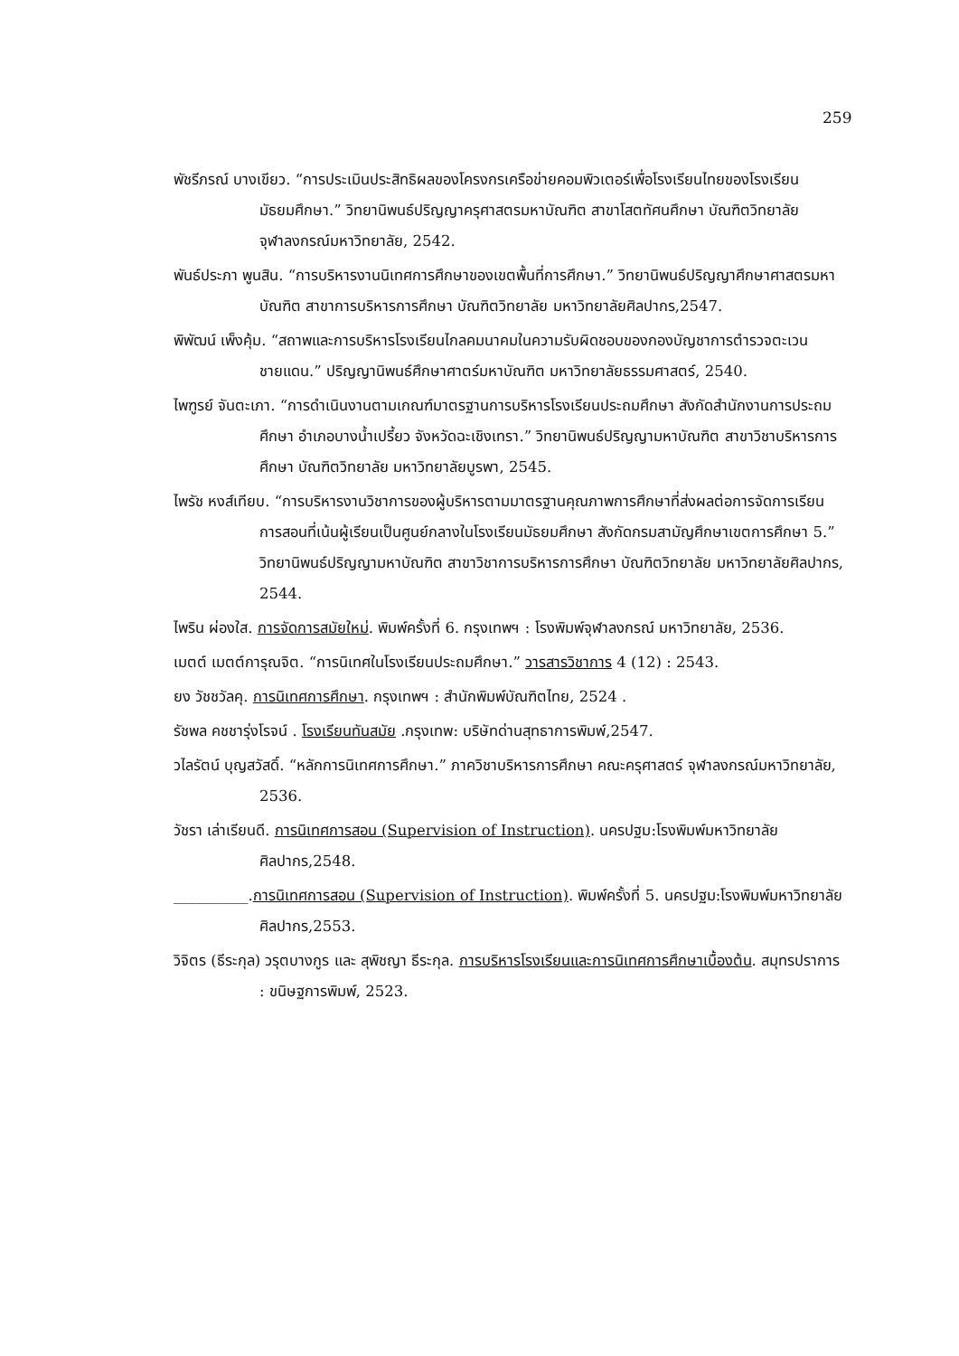259
พัชรีภรณ์ บางเขียว. “การประเมินประสิทธิผลของโครงกรเครือข่ายคอมพิวเตอร์เพื่อโรงเรียนไทยของโรงเรียนมัธยมศึกษา.” วิทยานิพนธ์ปริญญาครุศาสตรมหาบัณฑิต สาขาโสตทัศนศึกษา บัณฑิตวิทยาลัย จุฬาลงกรณ์มหาวิทยาลัย, 2542.
พันธ์ประภา พูนสิน. “การบริหารงานนิเทศการศึกษาของเขตพื้นที่การศึกษา.” วิทยานิพนธ์ปริญญาศึกษาศาสตรมหาบัณฑิต สาขาการบริหารการศึกษา บัณฑิตวิทยาลัย มหาวิทยาลัยศิลปากร,2547.
พิพัฒน์ เพ็งคุ้ม. “สถาพและการบริหารโรงเรียนไกลคมนาคมในความรับผิดชอบของกองบัญชาการตำรวจตะเวนชายแดน.” ปริญญานิพนธ์ศึกษาศาตร์มหาบัณฑิต มหาวิทยาลัยธรรมศาสตร์, 2540.
ไพฑูรย์ จันตะเภา. “การดำเนินงานตามเกณฑ์มาตรฐานการบริหารโรงเรียนประถมศึกษา สังกัดสำนักงานการประถมศึกษา อำเภอบางน้ำเปรี้ยว จังหวัดฉะเชิงเทรา.” วิทยานิพนธ์ปริญญามหาบัณฑิต สาขาวิชาบริหารการศึกษา บัณฑิตวิทยาลัย มหาวิทยาลัยบูรพา, 2545.
ไพรัช หงส์เทียบ. “การบริหารงานวิชาการของผู้บริหารตามมาตรฐานคุณภาพการศึกษาที่ส่งผลต่อการจัดการเรียนการสอนที่เน้นผู้เรียนเป็นศูนย์กลางในโรงเรียนมัธยมศึกษา สังกัดกรมสามัญศึกษาเขตการศึกษา 5.” วิทยานิพนธ์ปริญญามหาบัณฑิต สาขาวิชาการบริหารการศึกษา บัณฑิตวิทยาลัย มหาวิทยาลัยศิลปากร, 2544.
ไพริน ผ่องใส. การจัดการสมัยใหม่. พิมพ์ครั้งที่ 6. กรุงเทพฯ : โรงพิมพ์จุฬาลงกรณ์ มหาวิทยาลัย, 2536.
เมตต์ เมตต์การุณจิต. “การนิเทศในโรงเรียนประถมศึกษา.” วารสารวิชาการ 4 (12) : 2543.
ยง วัชชวัลคุ. การนิเทศการศึกษา. กรุงเทพฯ : สำนักพิมพ์บัณฑิตไทย, 2524 .
รัชพล คชชารุ่งโรจน์ . โรงเรียนทันสมัย .กรุงเทพ: บริษัทด่านสุทธาการพิมพ์,2547.
วไลรัตน์ บุญสวัสดิ์. “หลักการนิเทศการศึกษา.” ภาควิชาบริหารการศึกษา คณะครุศาสตร์ จุฬาลงกรณ์มหาวิทยาลัย, 2536.
วัชรา เล่าเรียนดี. การนิเทศการสอน (Supervision of Instruction). นครปฐม:โรงพิมพ์มหาวิทยาลัยศิลปากร,2548.
__________.การนิเทศการสอน (Supervision of Instruction). พิมพ์ครั้งที่ 5. นครปฐม:โรงพิมพ์มหาวิทยาลัยศิลปากร,2553.
วิจิตร (ธีระกุล) วรุตบางกูร และ สุพิชญา ธีระกุล. การบริหารโรงเรียนและการนิเทศการศึกษาเบื้องต้น. สมุทรปราการ : ขนิษฐการพิมพ์, 2523.